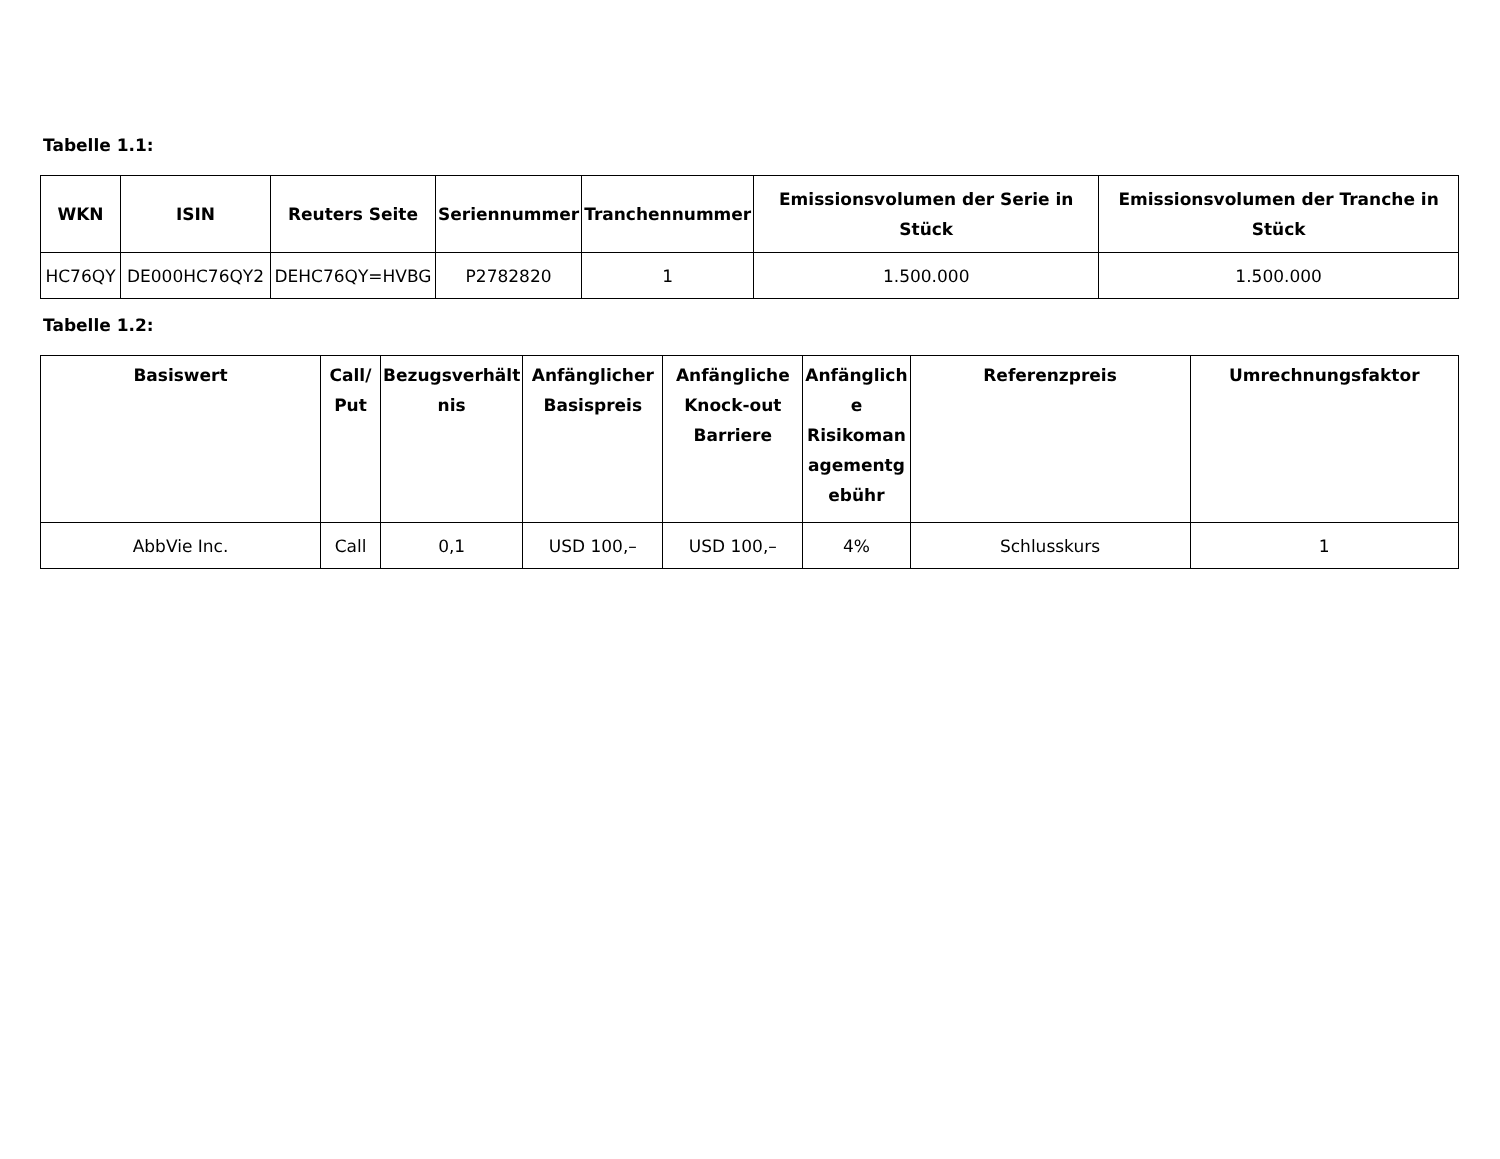Tabelle 1.1:
| WKN | ISIN | Reuters Seite | Seriennummer | Tranchennummer | Emissionsvolumen der Serie in Stück | Emissionsvolumen der Tranche in Stück |
| --- | --- | --- | --- | --- | --- | --- |
| HC76QY | DE000HC76QY2 | DEHC76QY=HVBG | P2782820 | 1 | 1.500.000 | 1.500.000 |
Tabelle 1.2:
| Basiswert | Call/ Put | Bezugsverhält nis | Anfänglicher Basispreis | Anfängliche Knock-out Barriere | Anfänglich e Risikoman agementg ebühr | Referenzpreis | Umrechnungsfaktor |
| --- | --- | --- | --- | --- | --- | --- | --- |
| AbbVie Inc. | Call | 0,1 | USD 100,– | USD 100,– | 4% | Schlusskurs | 1 |